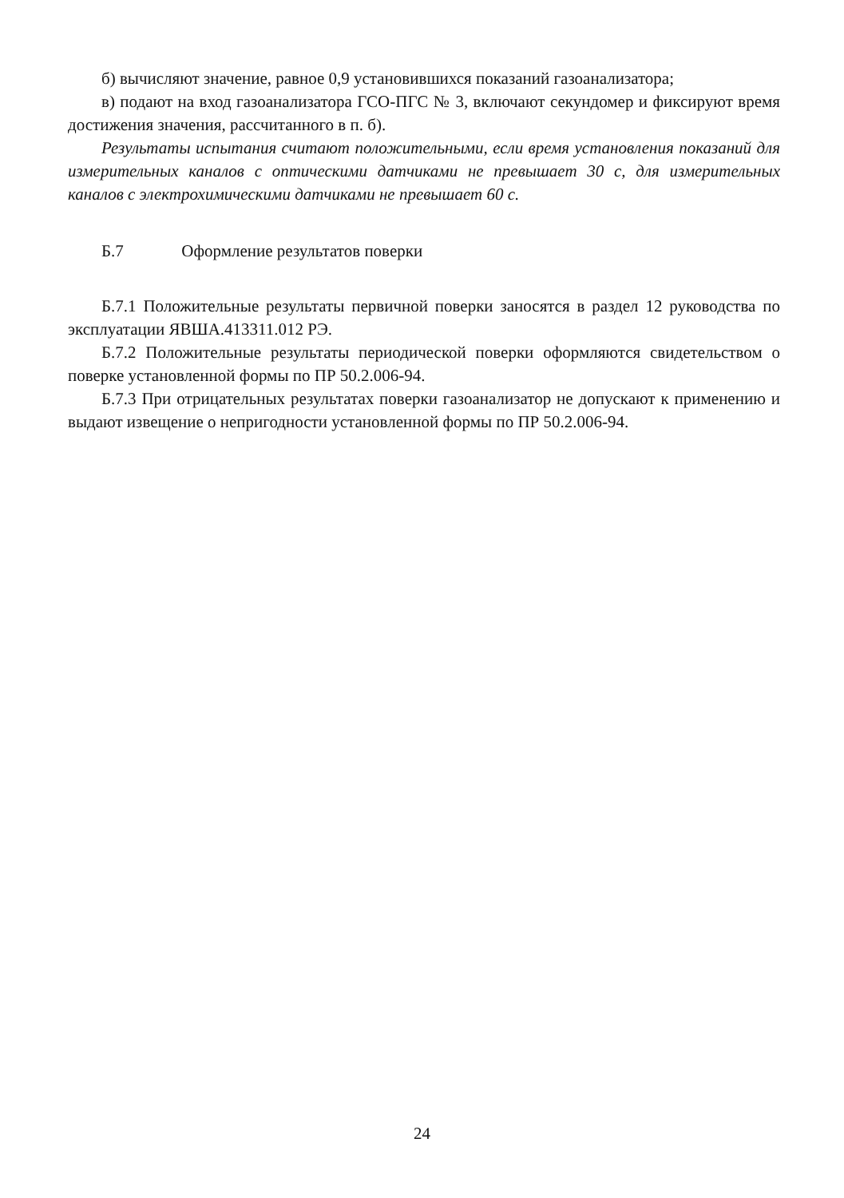б) вычисляют значение, равное 0,9 установившихся показаний газоанализатора;
в) подают на вход газоанализатора ГСО-ПГС № 3, включают секундомер и фиксируют время достижения значения, рассчитанного в п. б).
Результаты испытания считают положительными, если время установления показаний для измерительных каналов с оптическими датчиками не превышает 30 с, для измерительных каналов с электрохимическими датчиками не превышает 60 с.
Б.7 Оформление результатов поверки
Б.7.1 Положительные результаты первичной поверки заносятся в раздел 12 руководства по эксплуатации ЯВША.413311.012 РЭ.
Б.7.2 Положительные результаты периодической поверки оформляются свидетельством о поверке установленной формы по ПР 50.2.006-94.
Б.7.3 При отрицательных результатах поверки газоанализатор не допускают к применению и выдают извещение о непригодности установленной формы по ПР 50.2.006-94.
24